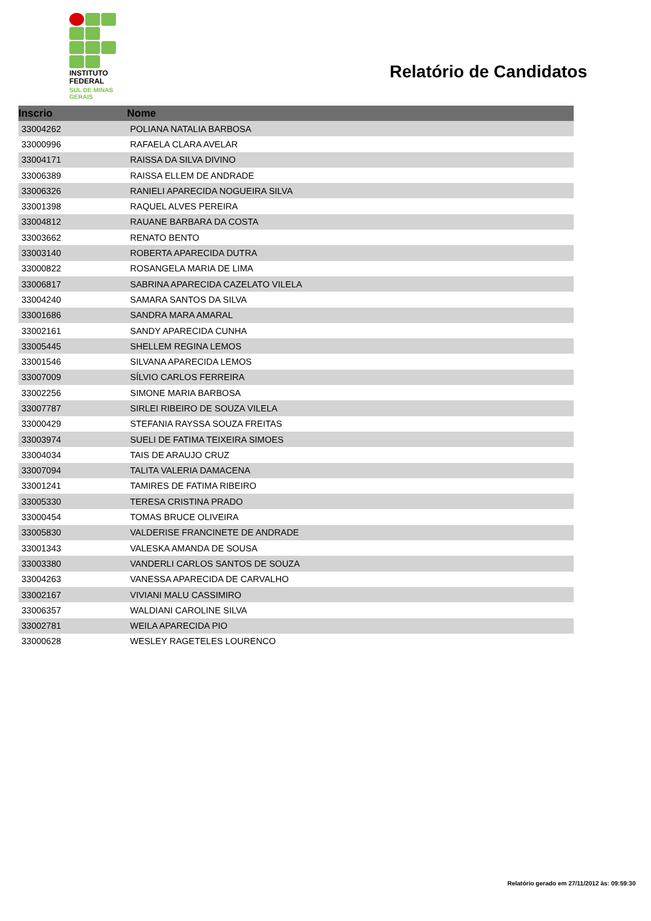INSTITUTO
FEDERAL
SUL DE MINAS
GERAIS
Relatório de Candidatos
| Inscrio | Nome |
| --- | --- |
| 33004262 | POLIANA NATALIA BARBOSA |
| 33000996 | RAFAELA CLARA AVELAR |
| 33004171 | RAISSA DA SILVA DIVINO |
| 33006389 | RAISSA ELLEM DE ANDRADE |
| 33006326 | RANIELI APARECIDA NOGUEIRA SILVA |
| 33001398 | RAQUEL ALVES PEREIRA |
| 33004812 | RAUANE BARBARA DA COSTA |
| 33003662 | RENATO BENTO |
| 33003140 | ROBERTA APARECIDA DUTRA |
| 33000822 | ROSANGELA MARIA DE LIMA |
| 33006817 | SABRINA APARECIDA CAZELATO VILELA |
| 33004240 | SAMARA SANTOS DA SILVA |
| 33001686 | SANDRA MARA AMARAL |
| 33002161 | SANDY APARECIDA CUNHA |
| 33005445 | SHELLEM REGINA LEMOS |
| 33001546 | SILVANA APARECIDA LEMOS |
| 33007009 | SÍLVIO CARLOS FERREIRA |
| 33002256 | SIMONE MARIA BARBOSA |
| 33007787 | SIRLEI RIBEIRO DE SOUZA VILELA |
| 33000429 | STEFANIA RAYSSA SOUZA FREITAS |
| 33003974 | SUELI DE FATIMA TEIXEIRA SIMOES |
| 33004034 | TAIS DE ARAUJO CRUZ |
| 33007094 | TALITA VALERIA DAMACENA |
| 33001241 | TAMIRES DE FATIMA RIBEIRO |
| 33005330 | TERESA CRISTINA PRADO |
| 33000454 | TOMAS BRUCE OLIVEIRA |
| 33005830 | VALDERISE FRANCINETE DE ANDRADE |
| 33001343 | VALESKA AMANDA DE SOUSA |
| 33003380 | VANDERLI CARLOS SANTOS DE SOUZA |
| 33004263 | VANESSA APARECIDA DE CARVALHO |
| 33002167 | VIVIANI MALU CASSIMIRO |
| 33006357 | WALDIANI CAROLINE SILVA |
| 33002781 | WEILA APARECIDA PIO |
| 33000628 | WESLEY RAGETELES LOURENCO |
Relatório gerado em 27/11/2012 às: 09:59:30